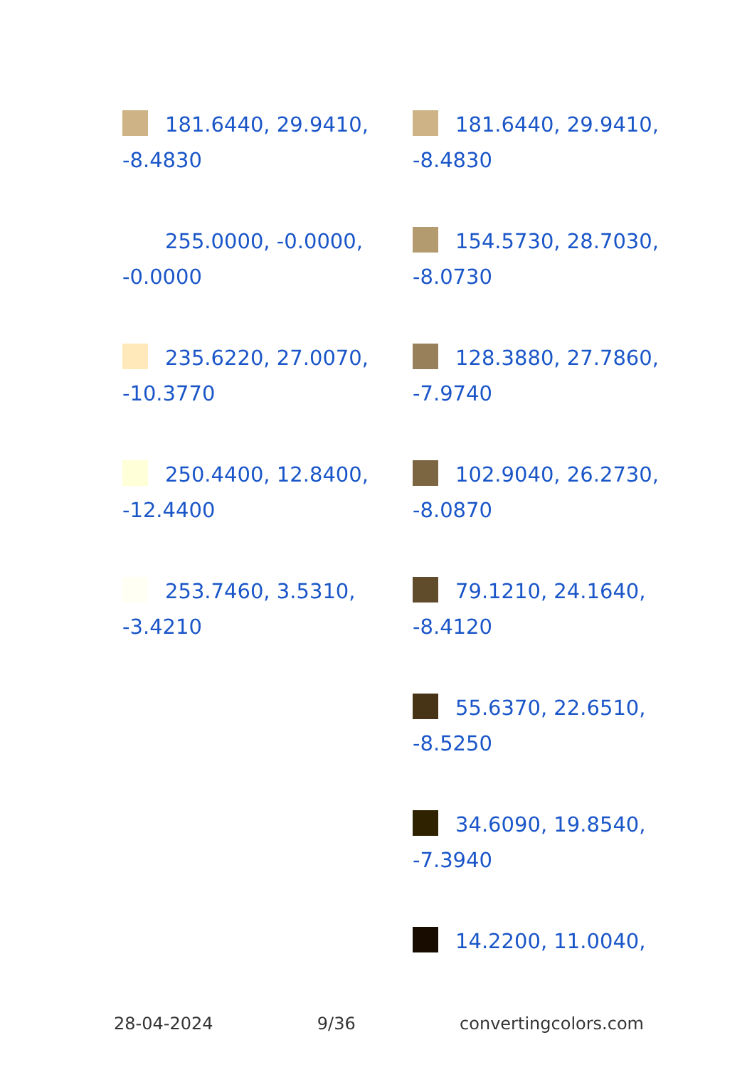181.6440, 29.9410, -8.4830
255.0000, -0.0000, -0.0000
235.6220, 27.0070, -10.3770
250.4400, 12.8400, -12.4400
253.7460, 3.5310, -3.4210
181.6440, 29.9410, -8.4830
154.5730, 28.7030, -8.0730
128.3880, 27.7860, -7.9740
102.9040, 26.2730, -8.0870
79.1210, 24.1640, -8.4120
55.6370, 22.6510, -8.5250
34.6090, 19.8540, -7.3940
14.2200, 11.0040,
28-04-2024 9/36 convertingcolors.com